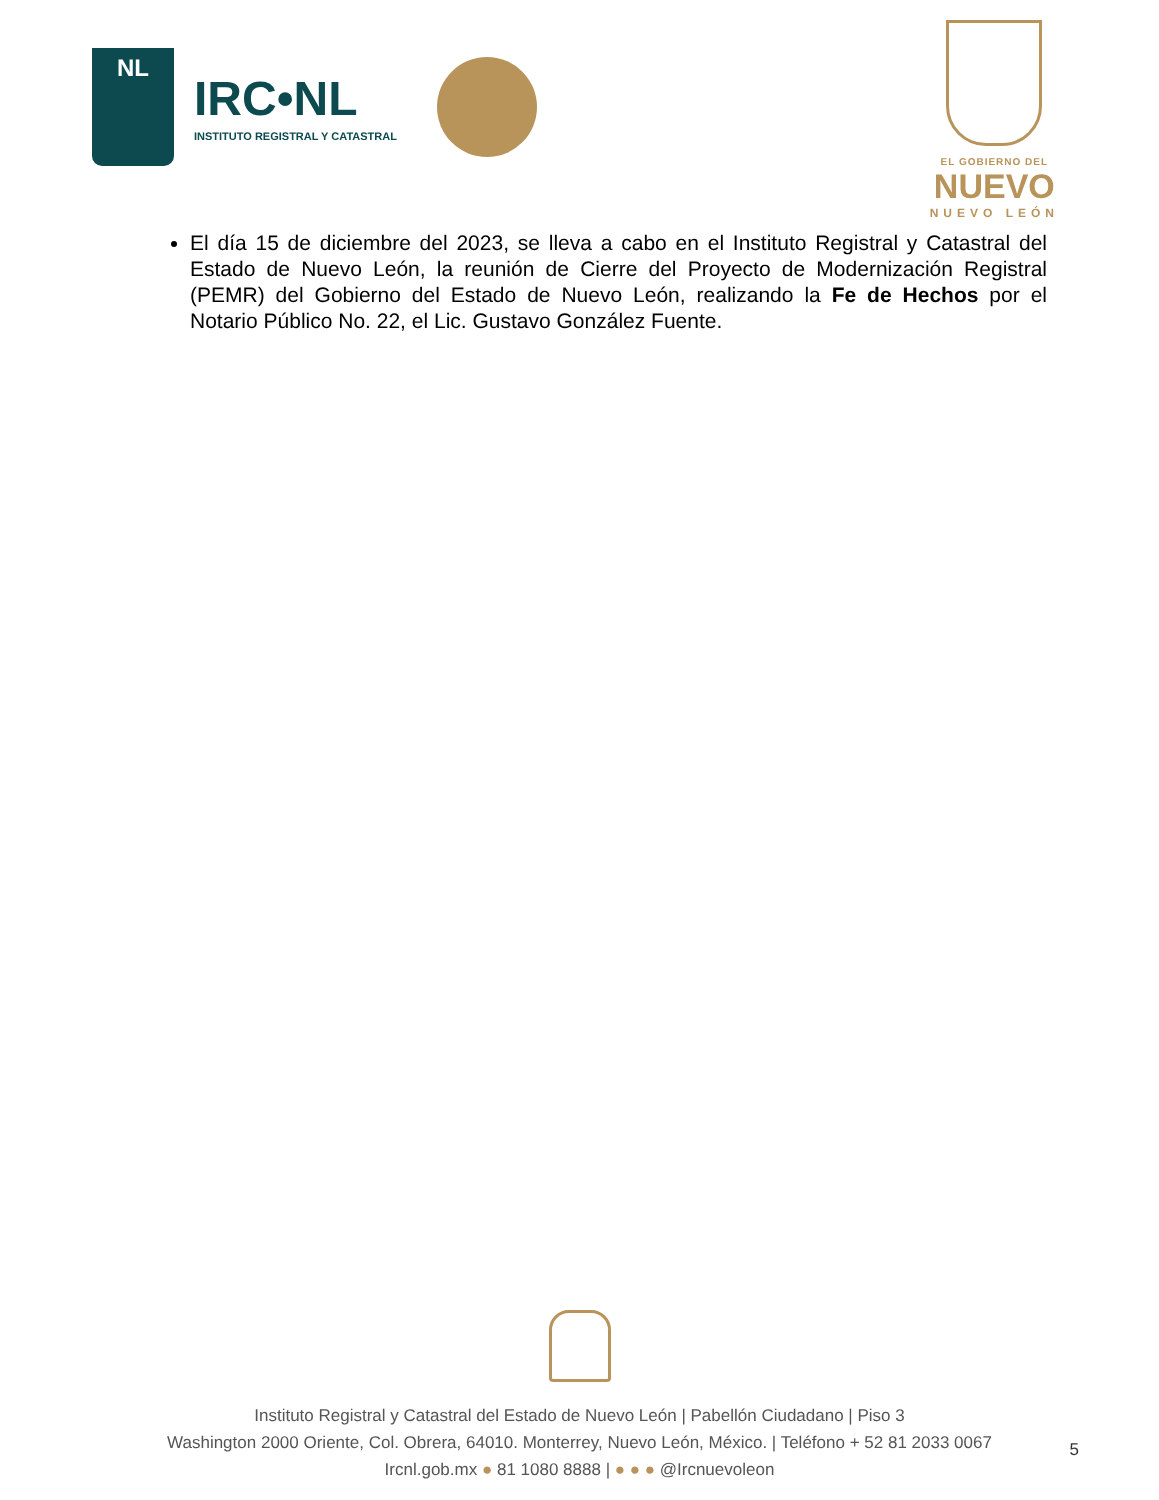NL
IRC•NL
INSTITUTO REGISTRAL Y CATASTRAL
EL GOBIERNO DEL
NUEVO
NUEVO LEÓN
El día 15 de diciembre del 2023, se lleva a cabo en el Instituto Registral y Catastral del Estado de Nuevo León, la reunión de Cierre del Proyecto de Modernización Registral (PEMR) del Gobierno del Estado de Nuevo León, realizando la Fe de Hechos por el Notario Público No. 22, el Lic. Gustavo González Fuente.
Instituto Registral y Catastral del Estado de Nuevo León | Pabellón Ciudadano | Piso 3
Washington 2000 Oriente, Col. Obrera, 64010. Monterrey, Nuevo León, México. | Teléfono + 52 81 2033 0067
Ircnl.gob.mx ● 81 1080 8888 | ● ● ● @Ircnuevoleon
5